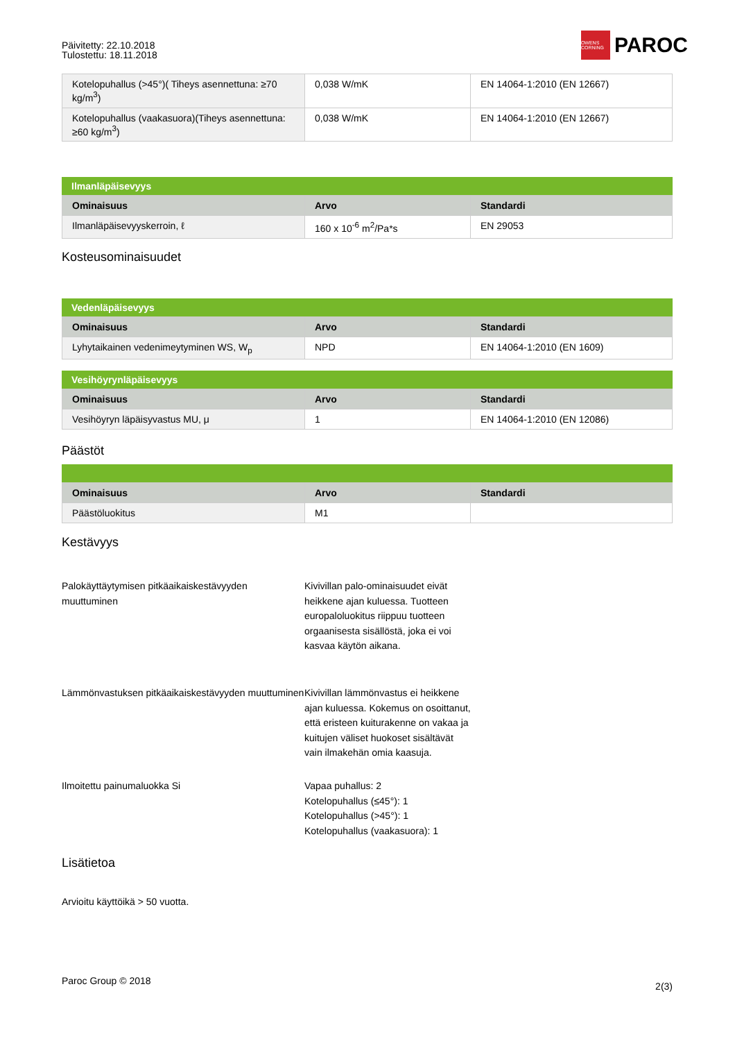Päivitetty: 22.10.2018
Tulostettu: 18.11.2018
OWENS CORNING
PAROC
| Kotelopuhallus (>45°)( Tiheys asennettuna: ≥70 kg/m<sup>3</sup>) | 0,038 W/mK | EN 14064-1:2010 (EN 12667) |
| Kotelopuhallus (vaakasuora)(Tiheys asennettuna: ≥60 kg/m<sup>3</sup>) | 0,038 W/mK | EN 14064-1:2010 (EN 12667) |
Ilmanläpäisevyys
| Ominaisuus | Arvo | Standardi |
| --- | --- | --- |
| Ilmanläpäisevyyskerroin, ℓ | 160 x 10<sup>-6</sup> m<sup>2</sup>/Pa*s | EN 29053 |
Kosteusominaisuudet
Vedenläpäisevyys
| Ominaisuus | Arvo | Standardi |
| --- | --- | --- |
| Lyhytaikainen vedenimeytyminen WS, W<sub>p</sub> | NPD | EN 14064-1:2010 (EN 1609) |
Vesihöyrynläpäisevyys
| Ominaisuus | Arvo | Standardi |
| --- | --- | --- |
| Vesihöyryn läpäisyvastus MU, μ | 1 | EN 14064-1:2010 (EN 12086) |
Päästöt
| Ominaisuus | Arvo | Standardi |
| --- | --- | --- |
| Päästöluokitus | M1 | |
Kestävyys
Palokäyttäytymisen pitkäaikaiskestävyyden muuttuminen
Kivivillan palo-ominaisuudet eivät heikkene ajan kuluessa. Tuotteen europaloluokitus riippuu tuotteen orgaanisesta sisällöstä, joka ei voi kasvaa käytön aikana.
Lämmönvastuksen pitkäaikaiskestävyyden muuttuminen
Kivivillan lämmönvastus ei heikkene ajan kuluessa. Kokemus on osoittanut, että eristeen kuiturakenne on vakaa ja kuitujen väliset huokoset sisältävät vain ilmakehän omia kaasuja.
Ilmoitettu painumaluokka Si Vapaa puhallus: 2
Kotelopuhallus (≤45°): 1
Kotelopuhallus (>45°): 1
Kotelopuhallus (vaakasuora): 1
Lisätietoa
Arvioitu käyttöikä > 50 vuotta.
Paroc Group © 2018 2(3)